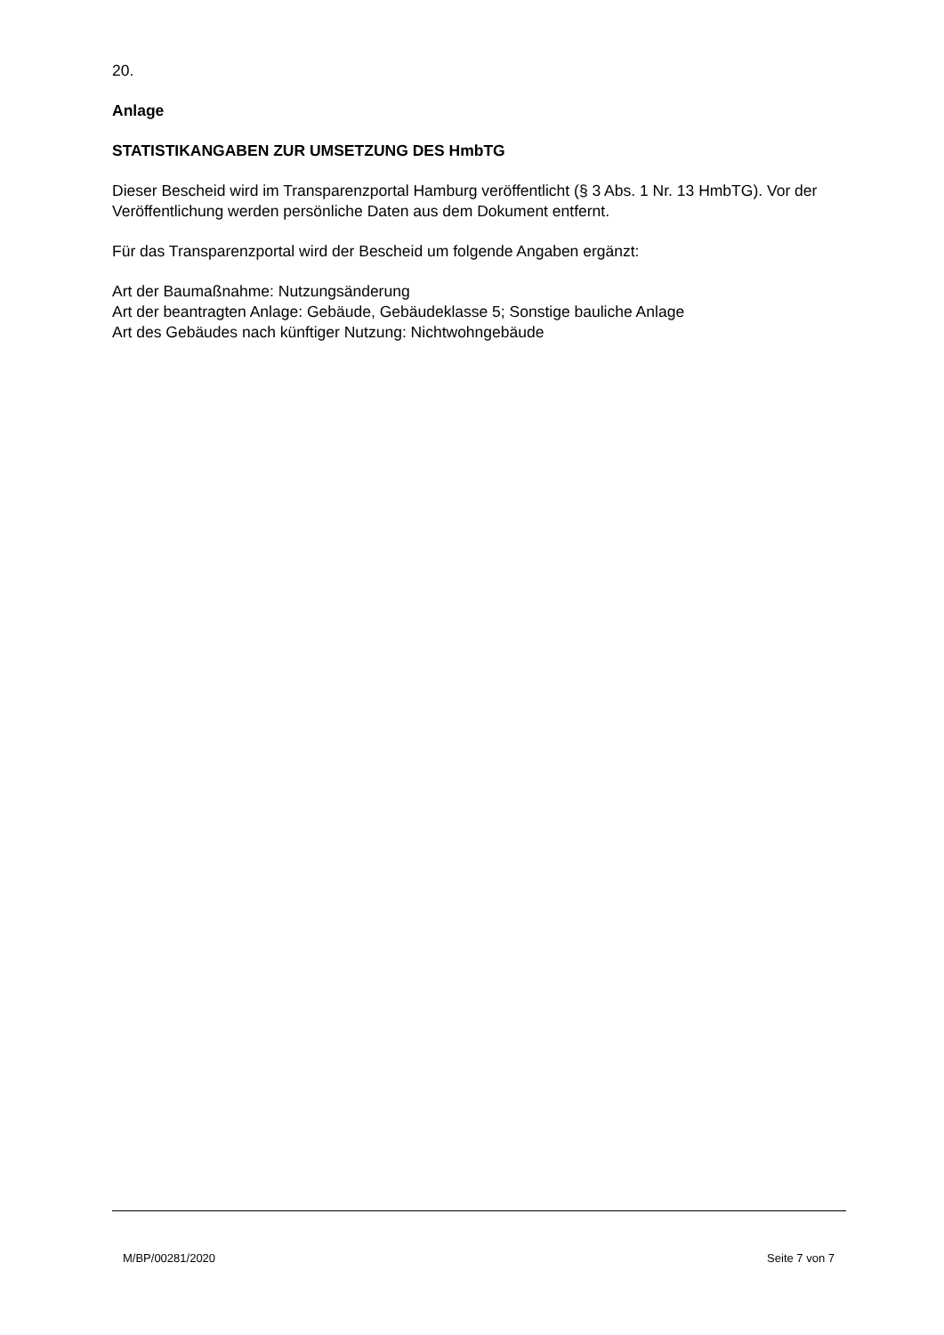20.
Anlage
STATISTIKANGABEN ZUR UMSETZUNG DES HmbTG
Dieser Bescheid wird im Transparenzportal Hamburg veröffentlicht (§ 3 Abs. 1 Nr. 13 HmbTG). Vor der Veröffentlichung werden persönliche Daten aus dem Dokument entfernt.
Für das Transparenzportal wird der Bescheid um folgende Angaben ergänzt:
Art der Baumaßnahme: Nutzungsänderung
Art der beantragten Anlage: Gebäude, Gebäudeklasse 5; Sonstige bauliche Anlage
Art des Gebäudes nach künftiger Nutzung: Nichtwohngebäude
M/BP/00281/2020 Seite 7 von 7